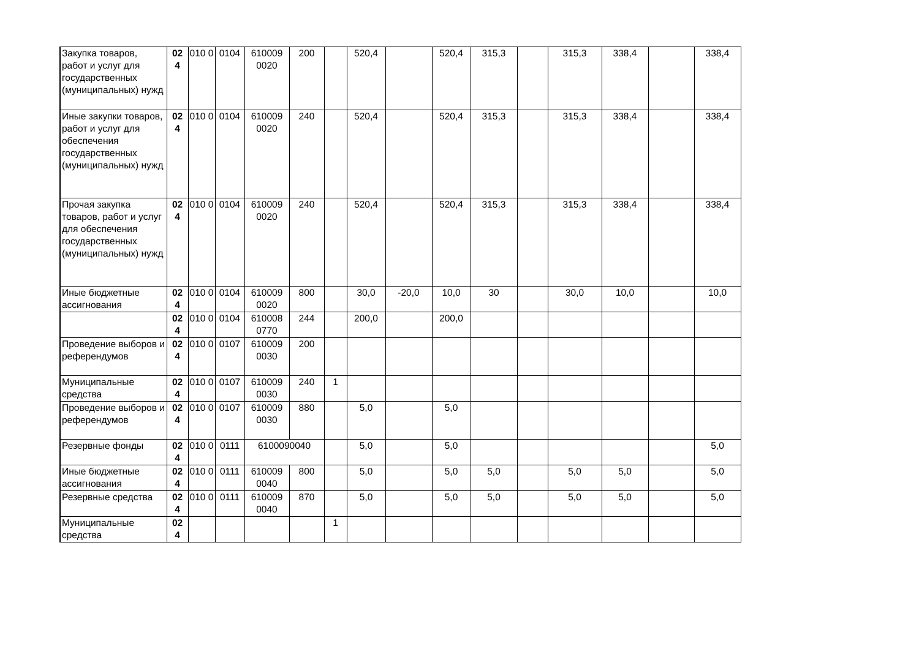| Закупка товаров, работ и услуг для государственных (муниципальных) нужд | 02 4 | 010 0 | 0104 | 610009 0020 | 200 | | 520,4 | | 520,4 | 315,3 | | 315,3 | 338,4 | | 338,4 |
| Иные закупки товаров, работ и услуг для обеспечения государственных (муниципальных) нужд | 02 4 | 010 0 | 0104 | 610009 0020 | 240 | | 520,4 | | 520,4 | 315,3 | | 315,3 | 338,4 | | 338,4 |
| Прочая закупка товаров, работ и услуг для обеспечения государственных (муниципальных) нужд | 02 4 | 010 0 | 0104 | 610009 0020 | 240 | | 520,4 | | 520,4 | 315,3 | | 315,3 | 338,4 | | 338,4 |
| Иные бюджетные ассигнования | 02 4 | 010 0 | 0104 | 610009 0020 | 800 | | 30,0 | -20,0 | 10,0 | 30 | | 30,0 | 10,0 | | 10,0 |
| | 02 4 | 010 0 | 0104 | 610008 0770 | 244 | | 200,0 | | 200,0 | | | | | | |
| Проведение выборов и референдумов | 02 4 | 010 0 | 0107 | 610009 0030 | 200 | | | | | | | | | | |
| Муниципальные средства | 02 4 | 010 0 | 0107 | 610009 0030 | 240 | 1 | | | | | | | | | |
| Проведение выборов и референдумов | 02 4 | 010 0 | 0107 | 610009 0030 | 880 | | 5,0 | | 5,0 | | | | | | |
| Резервные фонды | 02 4 | 010 0 | 0111 | 6100090040 | | | 5,0 | | 5,0 | | | | | | 5,0 |
| Иные бюджетные ассигнования | 02 4 | 010 0 | 0111 | 610009 0040 | 800 | | 5,0 | | 5,0 | 5,0 | | 5,0 | 5,0 | | 5,0 |
| Резервные средства | 02 4 | 010 0 | 0111 | 610009 0040 | 870 | | 5,0 | | 5,0 | 5,0 | | 5,0 | 5,0 | | 5,0 |
| Муниципальные средства | 02 4 | | | | | 1 | | | | | | | | | |